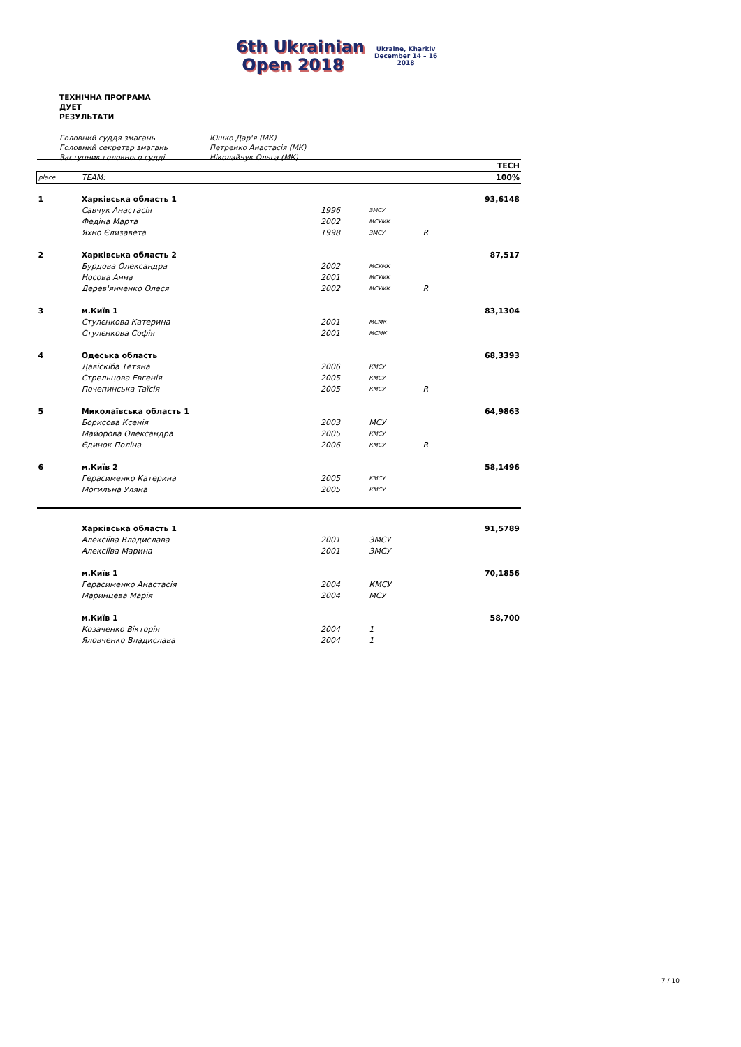6th Ukrainian
Open 2018
Ukraine, Kharkiv
December 14 – 16
2018
ТЕХНІЧНА ПРОГРАМА
ДУЕТ
РЕЗУЛЬТАТИ
Головний суддя змагань Юшко Дар'я (МК)
Головний секретар змагань Петренко Анастасія (МК)
Заступник головного судді Ніколайчук Ольга (МК)
| | | | | | TECH |
| place | TEAM: | | | | 100% |
| 1 | Харківська область 1 | | | | 93,6148 |
| | Савчук Анастасія | 1996 | ЗМСУ | | |
| | Федіна Марта | 2002 | МСУМК | | |
| | Яхно Єлизавета | 1998 | ЗМСУ | R | |
| 2 | Харківська область 2 | | | | 87,517 |
| | Бурдова Олександра | 2002 | МСУМК | | |
| | Носова Анна | 2001 | МСУМК | | |
| | Дерев'янченко Олеся | 2002 | МСУМК | R | |
| 3 | м.Київ 1 | | | | 83,1304 |
| | Стулєнкова Катерина | 2001 | МСМК | | |
| | Стулєнкова Софія | 2001 | МСМК | | |
| 4 | Одеська область | | | | 68,3393 |
| | Давіскіба Тетяна | 2006 | КМСУ | | |
| | Стрельцова Евгенія | 2005 | КМСУ | | |
| | Почепинська Таїсія | 2005 | КМСУ | R | |
| 5 | Миколаївська область 1 | | | | 64,9863 |
| | Борисова Ксенія | 2003 | МСУ | | |
| | Майорова Олександра | 2005 | КМСУ | | |
| | Єдинок Поліна | 2006 | КМСУ | R | |
| 6 | м.Київ 2 | | | | 58,1496 |
| | Герасименко Катерина | 2005 | КМСУ | | |
| | Могильна Уляна | 2005 | КМСУ | | |
| | Харківська область 1 | | | | 91,5789 |
| | Алексіїва Владислава | 2001 | ЗМСУ | | |
| | Алексіїва Марина | 2001 | ЗМСУ | | |
| | м.Київ 1 | | | | 70,1856 |
| | Герасименко Анастасія | 2004 | КМСУ | | |
| | Маринцева Марія | 2004 | МСУ | | |
| | м.Київ 1 | | | | 58,700 |
| | Козаченко Вікторія | 2004 | 1 | | |
| | Яловченко Владислава | 2004 | 1 | | |
7 / 10